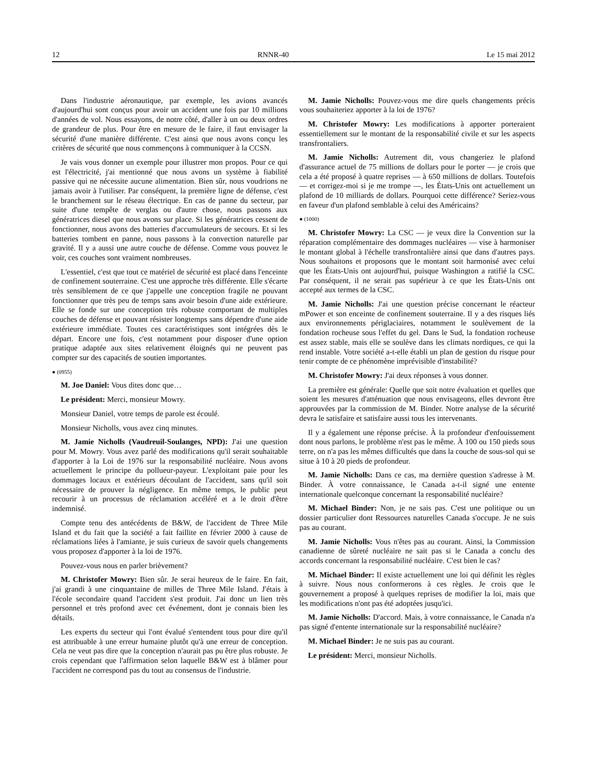12 RNNR-40 Le 15 mai 2012
Dans l'industrie aéronautique, par exemple, les avions avancés d'aujourd'hui sont conçus pour avoir un accident une fois par 10 millions d'années de vol. Nous essayons, de notre côté, d'aller à un ou deux ordres de grandeur de plus. Pour être en mesure de le faire, il faut envisager la sécurité d'une manière différente. C'est ainsi que nous avons conçu les critères de sécurité que nous commençons à communiquer à la CCSN.
Je vais vous donner un exemple pour illustrer mon propos. Pour ce qui est l'électricité, j'ai mentionné que nous avons un système à fiabilité passive qui ne nécessite aucune alimentation. Bien sûr, nous voudrions ne jamais avoir à l'utiliser. Par conséquent, la première ligne de défense, c'est le branchement sur le réseau électrique. En cas de panne du secteur, par suite d'une tempête de verglas ou d'autre chose, nous passons aux génératrices diesel que nous avons sur place. Si les génératrices cessent de fonctionner, nous avons des batteries d'accumulateurs de secours. Et si les batteries tombent en panne, nous passons à la convection naturelle par gravité. Il y a aussi une autre couche de défense. Comme vous pouvez le voir, ces couches sont vraiment nombreuses.
L'essentiel, c'est que tout ce matériel de sécurité est placé dans l'enceinte de confinement souterraine. C'est une approche très différente. Elle s'écarte très sensiblement de ce que j'appelle une conception fragile ne pouvant fonctionner que très peu de temps sans avoir besoin d'une aide extérieure. Elle se fonde sur une conception très robuste comportant de multiples couches de défense et pouvant résister longtemps sans dépendre d'une aide extérieure immédiate. Toutes ces caractéristiques sont intégrées dès le départ. Encore une fois, c'est notamment pour disposer d'une option pratique adaptée aux sites relativement éloignés qui ne peuvent pas compter sur des capacités de soutien importantes.
● (0955)
M. Joe Daniel: Vous dites donc que…
Le président: Merci, monsieur Mowry.
Monsieur Daniel, votre temps de parole est écoulé.
Monsieur Nicholls, vous avez cinq minutes.
M. Jamie Nicholls (Vaudreuil-Soulanges, NPD): J'ai une question pour M. Mowry. Vous avez parlé des modifications qu'il serait souhaitable d'apporter à la Loi de 1976 sur la responsabilité nucléaire. Nous avons actuellement le principe du pollueur-payeur. L'exploitant paie pour les dommages locaux et extérieurs découlant de l'accident, sans qu'il soit nécessaire de prouver la négligence. En même temps, le public peut recourir à un processus de réclamation accéléré et a le droit d'être indemnisé.
Compte tenu des antécédents de B&W, de l'accident de Three Mile Island et du fait que la société a fait faillite en février 2000 à cause de réclamations liées à l'amiante, je suis curieux de savoir quels changements vous proposez d'apporter à la loi de 1976.
Pouvez-vous nous en parler brièvement?
M. Christofer Mowry: Bien sûr. Je serai heureux de le faire. En fait, j'ai grandi à une cinquantaine de milles de Three Mile Island. J'étais à l'école secondaire quand l'accident s'est produit. J'ai donc un lien très personnel et très profond avec cet événement, dont je connais bien les détails.
Les experts du secteur qui l'ont évalué s'entendent tous pour dire qu'il est attribuable à une erreur humaine plutôt qu'à une erreur de conception. Cela ne veut pas dire que la conception n'aurait pas pu être plus robuste. Je crois cependant que l'affirmation selon laquelle B&W est à blâmer pour l'accident ne correspond pas du tout au consensus de l'industrie.
M. Jamie Nicholls: Pouvez-vous me dire quels changements précis vous souhaiteriez apporter à la loi de 1976?
M. Christofer Mowry: Les modifications à apporter porteraient essentiellement sur le montant de la responsabilité civile et sur les aspects transfrontaliers.
M. Jamie Nicholls: Autrement dit, vous changeriez le plafond d'assurance actuel de 75 millions de dollars pour le porter — je crois que cela a été proposé à quatre reprises — à 650 millions de dollars. Toutefois — et corrigez-moi si je me trompe —, les États-Unis ont actuellement un plafond de 10 milliards de dollars. Pourquoi cette différence? Seriez-vous en faveur d'un plafond semblable à celui des Américains?
● (1000)
M. Christofer Mowry: La CSC — je veux dire la Convention sur la réparation complémentaire des dommages nucléaires — vise à harmoniser le montant global à l'échelle transfrontalière ainsi que dans d'autres pays. Nous souhaitons et proposons que le montant soit harmonisé avec celui que les États-Unis ont aujourd'hui, puisque Washington a ratifié la CSC. Par conséquent, il ne serait pas supérieur à ce que les États-Unis ont accepté aux termes de la CSC.
M. Jamie Nicholls: J'ai une question précise concernant le réacteur mPower et son enceinte de confinement souterraine. Il y a des risques liés aux environnements périglaciaires, notamment le soulèvement de la fondation rocheuse sous l'effet du gel. Dans le Sud, la fondation rocheuse est assez stable, mais elle se soulève dans les climats nordiques, ce qui la rend instable. Votre société a-t-elle établi un plan de gestion du risque pour tenir compte de ce phénomène imprévisible d'instabilité?
M. Christofer Mowry: J'ai deux réponses à vous donner.
La première est générale: Quelle que soit notre évaluation et quelles que soient les mesures d'atténuation que nous envisageons, elles devront être approuvées par la commission de M. Binder. Notre analyse de la sécurité devra le satisfaire et satisfaire aussi tous les intervenants.
Il y a également une réponse précise. À la profondeur d'enfouissement dont nous parlons, le problème n'est pas le même. À 100 ou 150 pieds sous terre, on n'a pas les mêmes difficultés que dans la couche de sous-sol qui se situe à 10 à 20 pieds de profondeur.
M. Jamie Nicholls: Dans ce cas, ma dernière question s'adresse à M. Binder. À votre connaissance, le Canada a-t-il signé une entente internationale quelconque concernant la responsabilité nucléaire?
M. Michael Binder: Non, je ne sais pas. C'est une politique ou un dossier particulier dont Ressources naturelles Canada s'occupe. Je ne suis pas au courant.
M. Jamie Nicholls: Vous n'êtes pas au courant. Ainsi, la Commission canadienne de sûreté nucléaire ne sait pas si le Canada a conclu des accords concernant la responsabilité nucléaire. C'est bien le cas?
M. Michael Binder: Il existe actuellement une loi qui définit les règles à suivre. Nous nous conformerons à ces règles. Je crois que le gouvernement a proposé à quelques reprises de modifier la loi, mais que les modifications n'ont pas été adoptées jusqu'ici.
M. Jamie Nicholls: D'accord. Mais, à votre connaissance, le Canada n'a pas signé d'entente internationale sur la responsabilité nucléaire?
M. Michael Binder: Je ne suis pas au courant.
Le président: Merci, monsieur Nicholls.